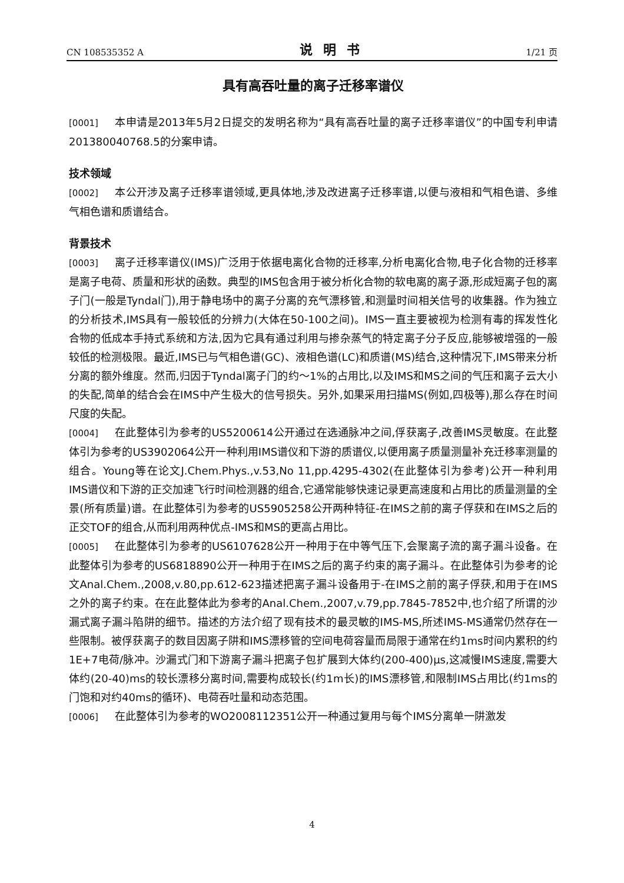CN 108535352 A 说明书 1/21 页
具有高吞吐量的离子迁移率谱仪
[0001] 本申请是2013年5月2日提交的发明名称为“具有高吞吐量的离子迁移率谱仪”的中国专利申请201380040768.5的分案申请。
技术领域
[0002] 本公开涉及离子迁移率谱领域,更具体地,涉及改进离子迁移率谱,以便与液相和气相色谱、多维气相色谱和质谱结合。
背景技术
[0003] 离子迁移率谱仪(IMS)广泛用于依据电离化合物的迁移率,分析电离化合物,电子化合物的迁移率是离子电荷、质量和形状的函数。典型的IMS包含用于被分析化合物的软电离的离子源,形成短离子包的离子门(一般是Tyndal门),用于静电场中的离子分离的充气漂移管,和测量时间相关信号的收集器。作为独立的分析技术,IMS具有一般较低的分辨力(大体在50-100之间)。IMS一直主要被视为检测有毒的挥发性化合物的低成本手持式系统和方法,因为它具有通过利用与掺杂蒸气的特定离子分子反应,能够被增强的一般较低的检测极限。最近,IMS已与气相色谱(GC)、液相色谱(LC)和质谱(MS)结合,这种情况下,IMS带来分析分离的额外维度。然而,归因于Tyndal离子门的约～1%的占用比,以及IMS和MS之间的气压和离子云大小的失配,简单的结合会在IMS中产生极大的信号损失。另外,如果采用扫描MS(例如,四极等),那么存在时间尺度的失配。
[0004] 在此整体引为参考的US5200614公开通过在选通脉冲之间,俘获离子,改善IMS灵敏度。在此整体引为参考的US3902064公开一种利用IMS谱仪和下游的质谱仪,以便用离子质量测量补充迁移率测量的组合。Young等在论文J.Chem.Phys.,v.53,No 11,pp.4295-4302(在此整体引为参考)公开一种利用IMS谱仪和下游的正交加速飞行时间检测器的组合,它通常能够快速记录更高速度和占用比的质量测量的全景(所有质量)谱。在此整体引为参考的US5905258公开两种特征-在IMS之前的离子俘获和在IMS之后的正交TOF的组合,从而利用两种优点-IMS和MS的更高占用比。
[0005] 在此整体引为参考的US6107628公开一种用于在中等气压下,会聚离子流的离子漏斗设备。在此整体引为参考的US6818890公开一种用于在IMS之后的离子约束的离子漏斗。在此整体引为参考的论文Anal.Chem.,2008,v.80,pp.612-623描述把离子漏斗设备用于-在IMS之前的离子俘获,和用于在IMS之外的离子约束。在在此整体此为参考的Anal.Chem.,2007,v.79,pp.7845-7852中,也介绍了所谓的沙漏式离子漏斗陷阱的细节。描述的方法介绍了现有技术的最灵敏的IMS-MS,所述IMS-MS通常仍然存在一些限制。被俘获离子的数目因离子阱和IMS漂移管的空间电荷容量而局限于通常在约1ms时间内累积的约1E+7电荷/脉冲。沙漏式门和下游离子漏斗把离子包扩展到大体约(200-400)μs,这减慢IMS速度,需要大体约(20-40)ms的较长漂移分离时间,需要构成较长(约1m长)的IMS漂移管,和限制IMS占用比(约1ms的门饱和对约40ms的循环)、电荷吞吐量和动态范围。
[0006] 在此整体引为参考的WO2008112351公开一种通过复用与每个IMS分离单一阱激发
4